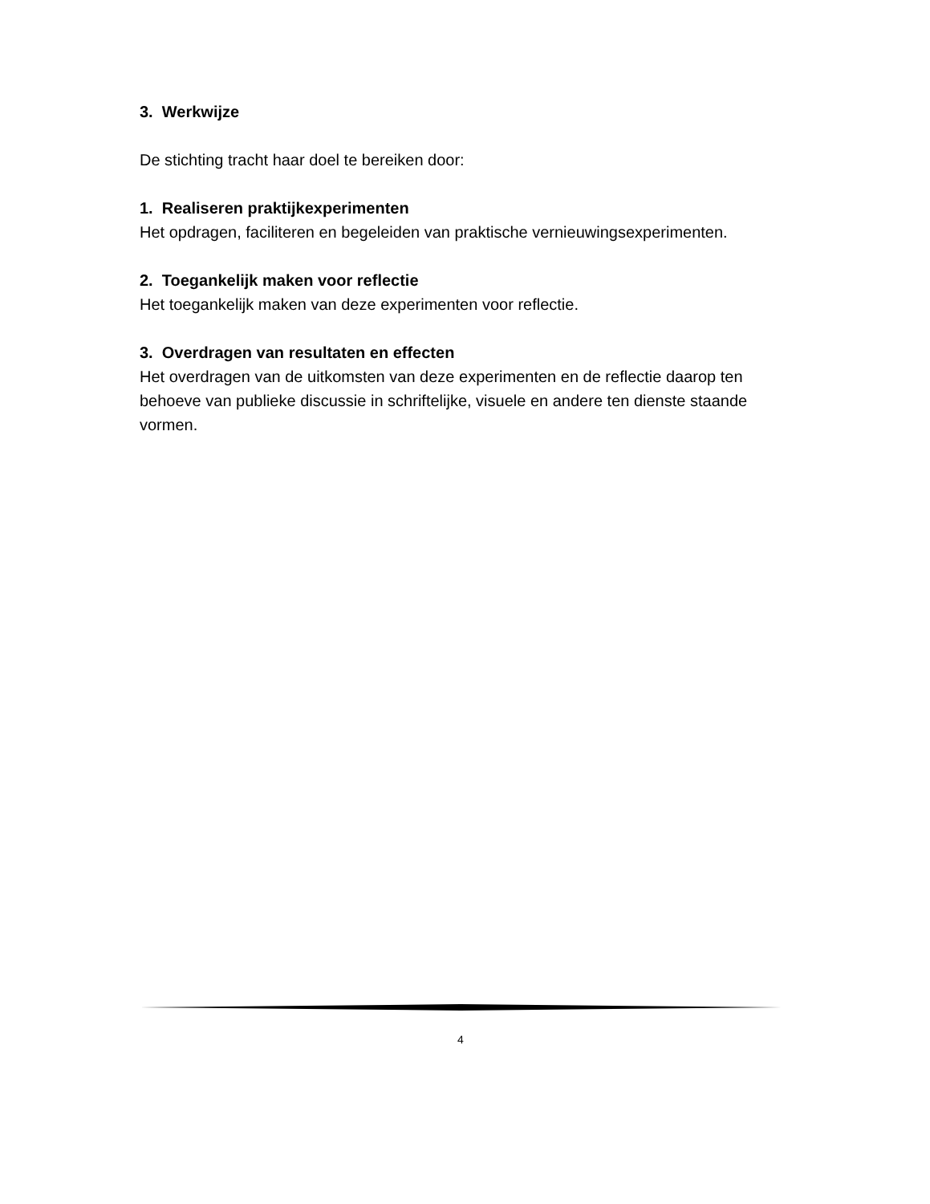3. Werkwijze
De stichting tracht haar doel te bereiken door:
1. Realiseren praktijkexperimenten
Het opdragen, faciliteren en begeleiden van praktische vernieuwingsexperimenten.
2. Toegankelijk maken voor reflectie
Het toegankelijk maken van deze experimenten voor reflectie.
3. Overdragen van resultaten en effecten
Het overdragen van de uitkomsten van deze experimenten en de reflectie daarop ten behoeve van publieke discussie in schriftelijke, visuele en andere ten dienste staande vormen.
4